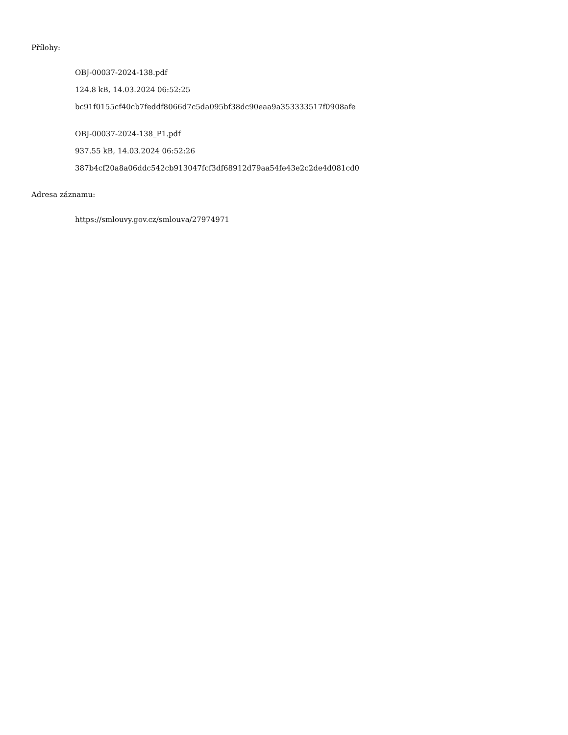Přílohy:
OBJ-00037-2024-138.pdf
124.8 kB, 14.03.2024 06:52:25
bc91f0155cf40cb7feddf8066d7c5da095bf38dc90eaa9a353333517f0908afe
OBJ-00037-2024-138_P1.pdf
937.55 kB, 14.03.2024 06:52:26
387b4cf20a8a06ddc542cb913047fcf3df68912d79aa54fe43e2c2de4d081cd0
Adresa záznamu:
https://smlouvy.gov.cz/smlouva/27974971